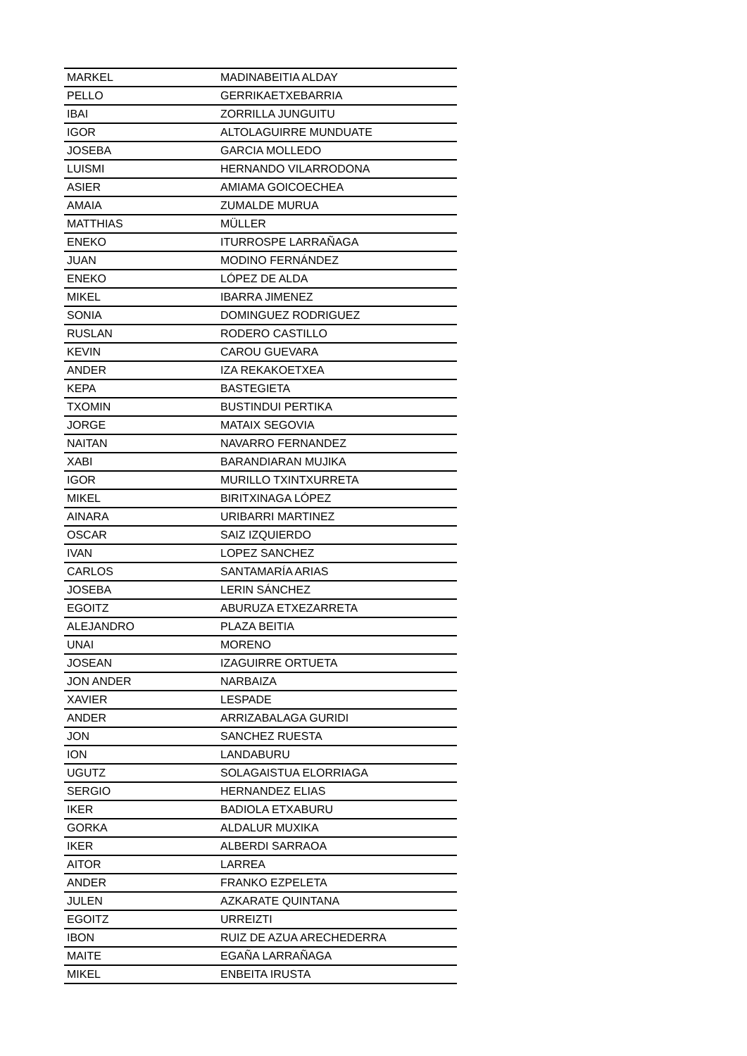| MARKEL | MADINABEITIA ALDAY |
| PELLO | GERRIKAETXEBARRIA |
| IBAI | ZORRILLA JUNGUITU |
| IGOR | ALTOLAGUIRRE MUNDUATE |
| JOSEBA | GARCIA MOLLEDO |
| LUISMI | HERNANDO VILARRODONA |
| ASIER | AMIAMA GOICOECHEA |
| AMAIA | ZUMALDE MURUA |
| MATTHIAS | MÜLLER |
| ENEKO | ITURROSPE LARRAÑAGA |
| JUAN | MODINO FERNÁNDEZ |
| ENEKO | LÓPEZ DE ALDA |
| MIKEL | IBARRA JIMENEZ |
| SONIA | DOMINGUEZ RODRIGUEZ |
| RUSLAN | RODERO CASTILLO |
| KEVIN | CAROU GUEVARA |
| ANDER | IZA REKAKOETXEA |
| KEPA | BASTEGIETA |
| TXOMIN | BUSTINDUI PERTIKA |
| JORGE | MATAIX SEGOVIA |
| NAITAN | NAVARRO FERNANDEZ |
| XABI | BARANDIARAN MUJIKA |
| IGOR | MURILLO TXINTXURRETA |
| MIKEL | BIRITXINAGA LÓPEZ |
| AINARA | URIBARRI MARTINEZ |
| OSCAR | SAIZ IZQUIERDO |
| IVAN | LOPEZ SANCHEZ |
| CARLOS | SANTAMARÍA ARIAS |
| JOSEBA | LERIN SÁNCHEZ |
| EGOITZ | ABURUZA ETXEZARRETA |
| ALEJANDRO | PLAZA BEITIA |
| UNAI | MORENO |
| JOSEAN | IZAGUIRRE ORTUETA |
| JON ANDER | NARBAIZA |
| XAVIER | LESPADE |
| ANDER | ARRIZABALAGA GURIDI |
| JON | SANCHEZ RUESTA |
| ION | LANDABURU |
| UGUTZ | SOLAGAISTUA ELORRIAGA |
| SERGIO | HERNANDEZ ELIAS |
| IKER | BADIOLA ETXABURU |
| GORKA | ALDALUR MUXIKA |
| IKER | ALBERDI SARRAOA |
| AITOR | LARREA |
| ANDER | FRANKO EZPELETA |
| JULEN | AZKARATE QUINTANA |
| EGOITZ | URREIZTI |
| IBON | RUIZ DE AZUA ARECHEDERRA |
| MAITE | EGAÑA LARRAÑAGA |
| MIKEL | ENBEITA IRUSTA |